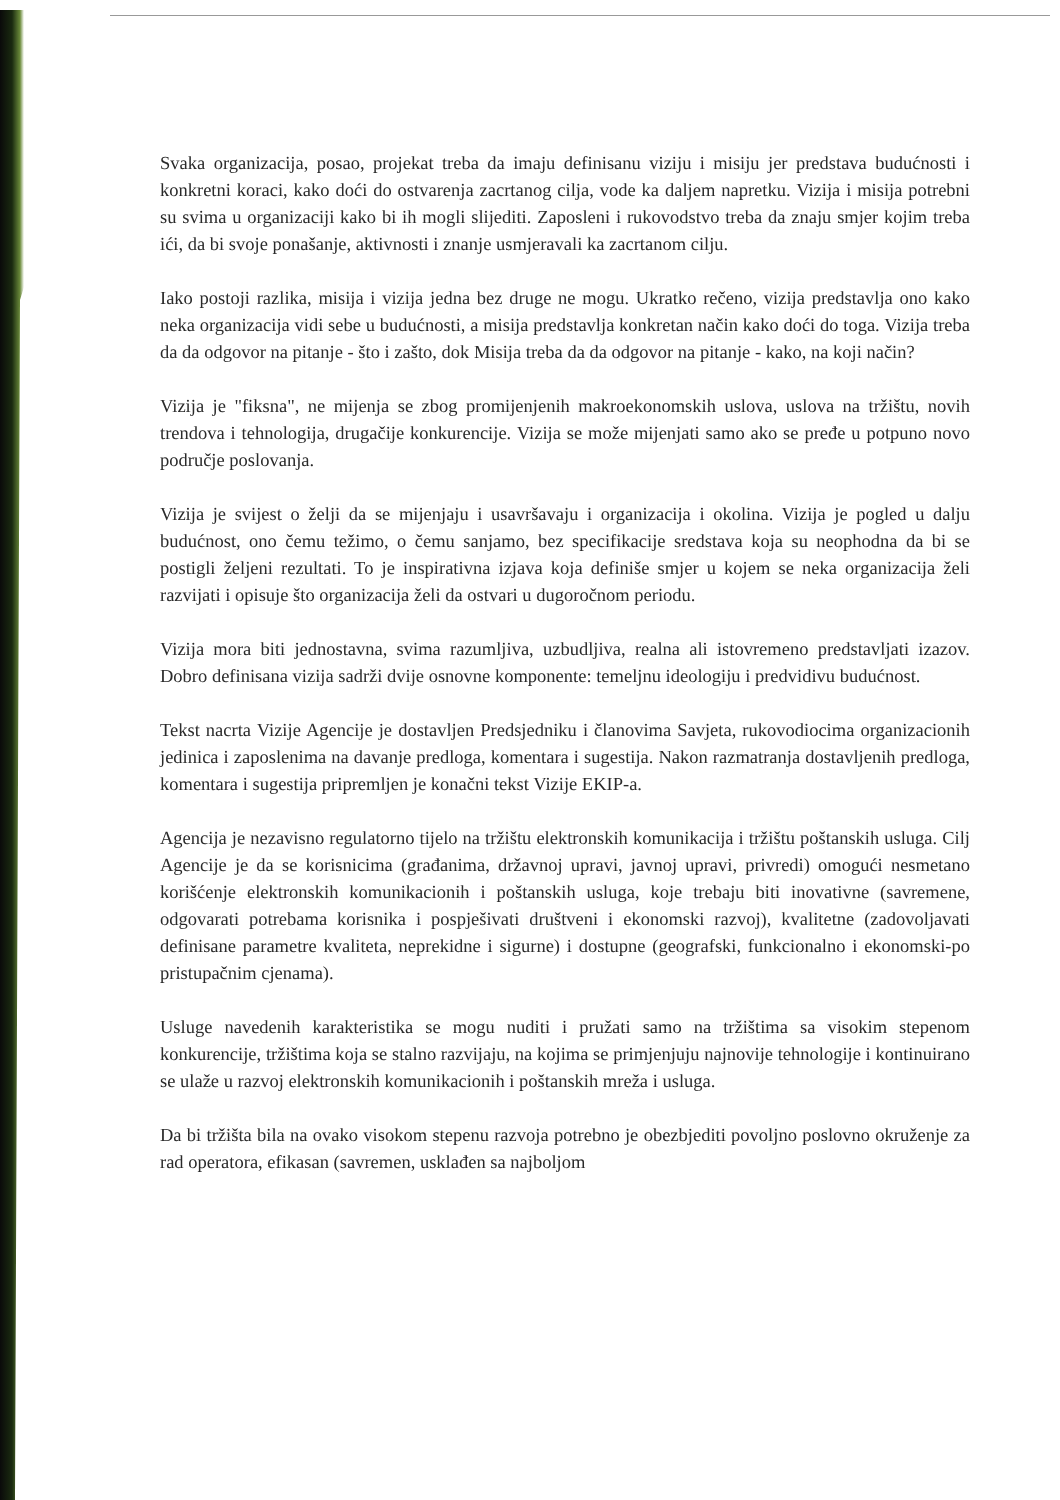Svaka organizacija, posao, projekat treba da imaju definisanu viziju i misiju jer predstava budućnosti i konkretni koraci, kako doći do ostvarenja zacrtanog cilja, vode ka daljem napretku. Vizija i misija potrebni su svima u organizaciji kako bi ih mogli slijediti. Zaposleni i rukovodstvo treba da znaju smjer kojim treba ići, da bi svoje ponašanje, aktivnosti i znanje usmjeravali ka zacrtanom cilju.
Iako postoji razlika, misija i vizija jedna bez druge ne mogu. Ukratko rečeno, vizija predstavlja ono kako neka organizacija vidi sebe u budućnosti, a misija predstavlja konkretan način kako doći do toga. Vizija treba da da odgovor na pitanje - što i zašto, dok Misija treba da da odgovor na pitanje - kako, na koji način?
Vizija je "fiksna", ne mijenja se zbog promijenjenih makroekonomskih uslova, uslova na tržištu, novih trendova i tehnologija, drugačije konkurencije. Vizija se može mijenjati samo ako se pređe u potpuno novo područje poslovanja.
Vizija je svijest o želji da se mijenjaju i usavršavaju i organizacija i okolina. Vizija je pogled u dalju budućnost, ono čemu težimo, o čemu sanjamo, bez specifikacije sredstava koja su neophodna da bi se postigli željeni rezultati. To je inspirativna izjava koja definiše smjer u kojem se neka organizacija želi razvijati i opisuje što organizacija želi da ostvari u dugoročnom periodu.
Vizija mora biti jednostavna, svima razumljiva, uzbudljiva, realna ali istovremeno predstavljati izazov. Dobro definisana vizija sadrži dvije osnovne komponente: temeljnu ideologiju i predvidivu budućnost.
Tekst nacrta Vizije Agencije je dostavljen Predsjedniku i članovima Savjeta, rukovodiocima organizacionih jedinica i zaposlenima na davanje predloga, komentara i sugestija. Nakon razmatranja dostavljenih predloga, komentara i sugestija pripremljen je konačni tekst Vizije EKIP-a.
Agencija je nezavisno regulatorno tijelo na tržištu elektronskih komunikacija i tržištu poštanskih usluga. Cilj Agencije je da se korisnicima (građanima, državnoj upravi, javnoj upravi, privredi) omogući nesmetano korišćenje elektronskih komunikacionih i poštanskih usluga, koje trebaju biti inovativne (savremene, odgovarati potrebama korisnika i pospješivati društveni i ekonomski razvoj), kvalitetne (zadovoljavati definisane parametre kvaliteta, neprekidne i sigurne) i dostupne (geografski, funkcionalno i ekonomski-po pristupačnim cjenama).
Usluge navedenih karakteristika se mogu nuditi i pružati samo na tržištima sa visokim stepenom konkurencije, tržištima koja se stalno razvijaju, na kojima se primjenjuju najnovije tehnologije i kontinuirano se ulaže u razvoj elektronskih komunikacionih i poštanskih mreža i usluga.
Da bi tržišta bila na ovako visokom stepenu razvoja potrebno je obezbjediti povoljno poslovno okruženje za rad operatora, efikasan (savremen, usklađen sa najboljom